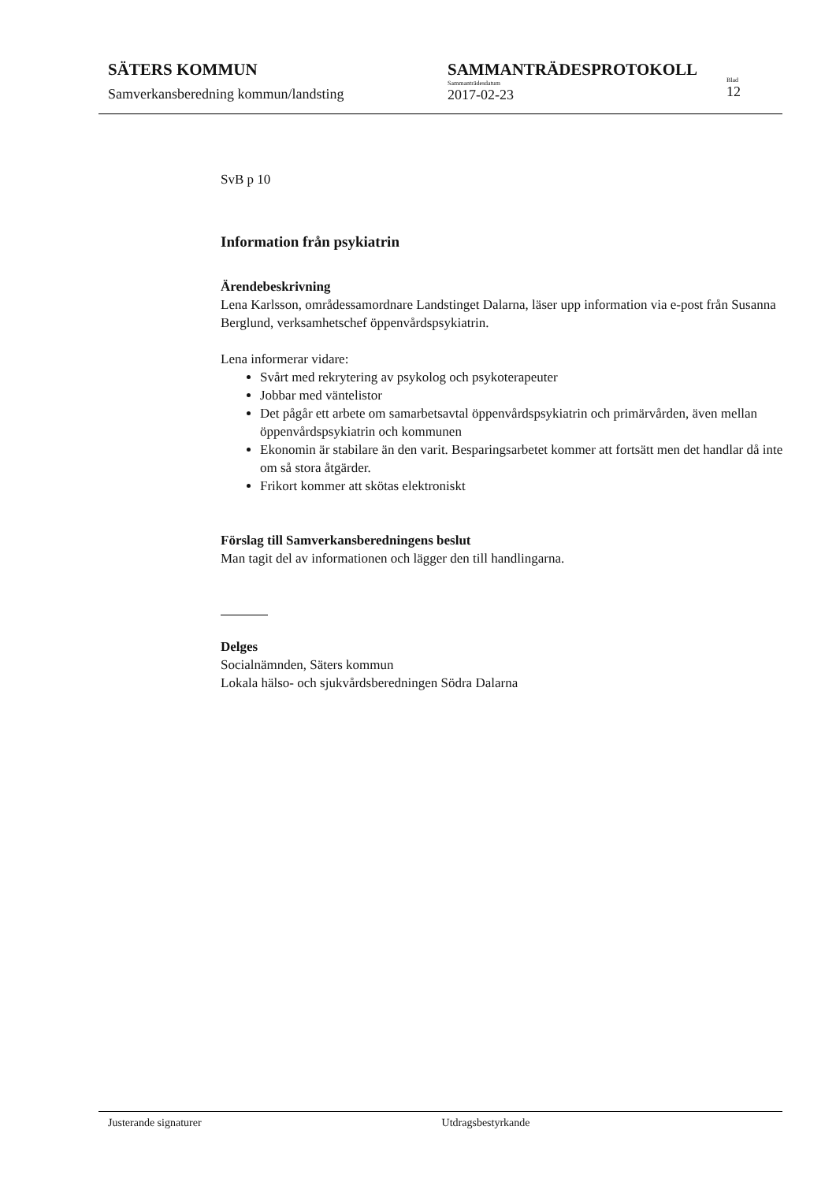SÄTERS KOMMUN
Samverkansberedning kommun/landsting
SAMMANTRÄDESPROTOKOLL
Sammanträdesdatum
2017-02-23
Blad
12
SvB p 10
Information från psykiatrin
Ärendebeskrivning
Lena Karlsson, områdessamordnare Landstinget Dalarna, läser upp information via e-post från Susanna Berglund, verksamhetschef öppenvårdspsykiatrin.
Lena informerar vidare:
Svårt med rekrytering av psykolog och psykoterapeuter
Jobbar med väntelistor
Det pågår ett arbete om samarbetsavtal öppenvårdspsykiatrin och primärvården, även mellan öppenvårdspsykiatrin och kommunen
Ekonomin är stabilare än den varit. Besparingsarbetet kommer att fortsätt men det handlar då inte om så stora åtgärder.
Frikort kommer att skötas elektroniskt
Förslag till Samverkansberedningens beslut
Man tagit del av informationen och lägger den till handlingarna.
Delges
Socialnämnden, Säters kommun
Lokala hälso- och sjukvårdsberedningen Södra Dalarna
Justerande signaturer Utdragsbestyrkande